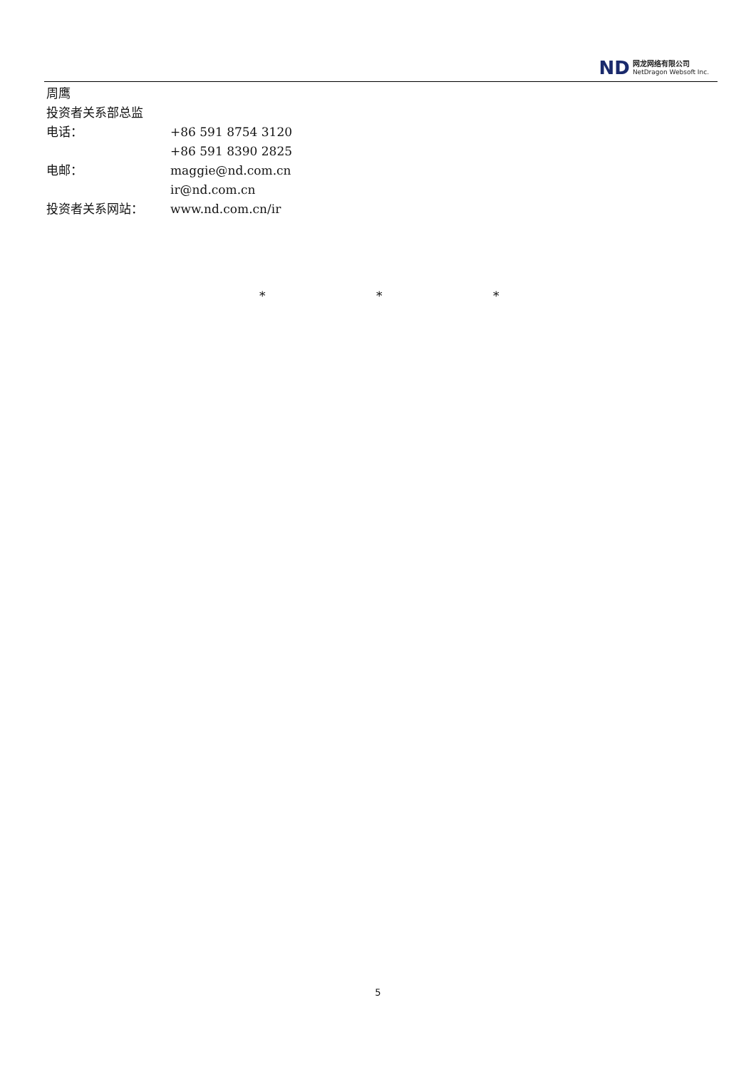ND
网龙网络有限公司
NetDragon Websoft Inc.
周鹰
投资者关系部总监
电话： +86 591 8754 3120
+86 591 8390 2825
电邮： maggie@nd.com.cn
ir@nd.com.cn
投资者关系网站： www.nd.com.cn/ir
* * *
5